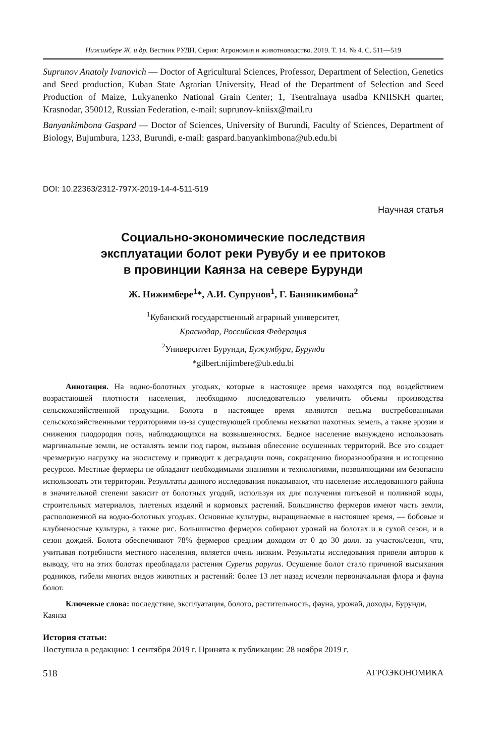Нижимбере Ж. и др. Вестник РУДН. Серия: Агрономия и животноводство. 2019. Т. 14. № 4. С. 511—519
Suprunov Anatoly Ivanovich — Doctor of Agricultural Sciences, Professor, Department of Selection, Genetics and Seed production, Kuban State Agrarian University, Head of the Department of Selection and Seed Production of Maize, Lukyanenko National Grain Center; 1, Tsentralnaya usadba KNIISKH quarter, Krasnodar, 350012, Russian Federation, e-mail: suprunov-kniisx@mail.ru
Banyankimbona Gaspard — Doctor of Sciences, University of Burundi, Faculty of Sciences, Department of Biology, Bujumbura, 1233, Burundi, e-mail: gaspard.banyankimbona@ub.edu.bi
DOI: 10.22363/2312-797X-2019-14-4-511-519
Научная статья
Социально-экономические последствия
эксплуатации болот реки Рувубу и ее притоков
в провинции Каянза на севере Бурунди
Ж. Нижимбере<sup>1</sup>*, А.И. Супрунов<sup>1</sup>, Г. Банянкимбона<sup>2</sup>
<sup>1</sup> Кубанский государственный аграрный университет,
Краснодар, Российская Федерация
<sup>2</sup> Университет Бурунди, Бужумбура, Бурунди
*gilbert.nijimbere@ub.edu.bi
Аннотация. На водно-болотных угодьях, которые в настоящее время находятся под воздействием возрастающей плотности населения, необходимо последовательно увеличить объемы производства сельскохозяйственной продукции. Болота в настоящее время являются весьма востребованными сельскохозяйственными территориями из-за существующей проблемы нехватки пахотных земель, а также эрозии и снижения плодородия почв, наблюдающихся на возвышенностях. Бедное население вынуждено использовать маргинальные земли, не оставлять земли под паром, вызывая облесение осушенных территорий. Все это создает чрезмерную нагрузку на экосистему и приводит к деградации почв, сокращению биоразнообразия и истощению ресурсов. Местные фермеры не обладают необходимыми знаниями и технологиями, позволяющими им безопасно использовать эти территории. Результаты данного исследования показывают, что население исследованного района в значительной степени зависит от болотных угодий, используя их для получения питьевой и поливной воды, строительных материалов, плетеных изделий и кормовых растений. Большинство фермеров имеют часть земли, расположенной на водно-болотных угодьях. Основные культуры, выращиваемые в настоящее время, — бобовые и клубненосные культуры, а также рис. Большинство фермеров собирают урожай на болотах и в сухой сезон, и в сезон дождей. Болота обеспечивают 78% фермеров средним доходом от 0 до 30 долл. за участок/сезон, что, учитывая потребности местного населения, является очень низким. Результаты исследования привели авторов к выводу, что на этих болотах преобладали растения Cyperus papyrus. Осушение болот стало причиной высыхания родников, гибели многих видов животных и растений: более 13 лет назад исчезли первоначальная флора и фауна болот.
Ключевые слова: последствие, эксплуатация, болото, растительность, фауна, урожай, доходы, Бурунди, Каянза
История статьи:
Поступила в редакцию: 1 сентября 2019 г. Принята к публикации: 28 ноября 2019 г.
518 АГРОЭКОНОМИКА